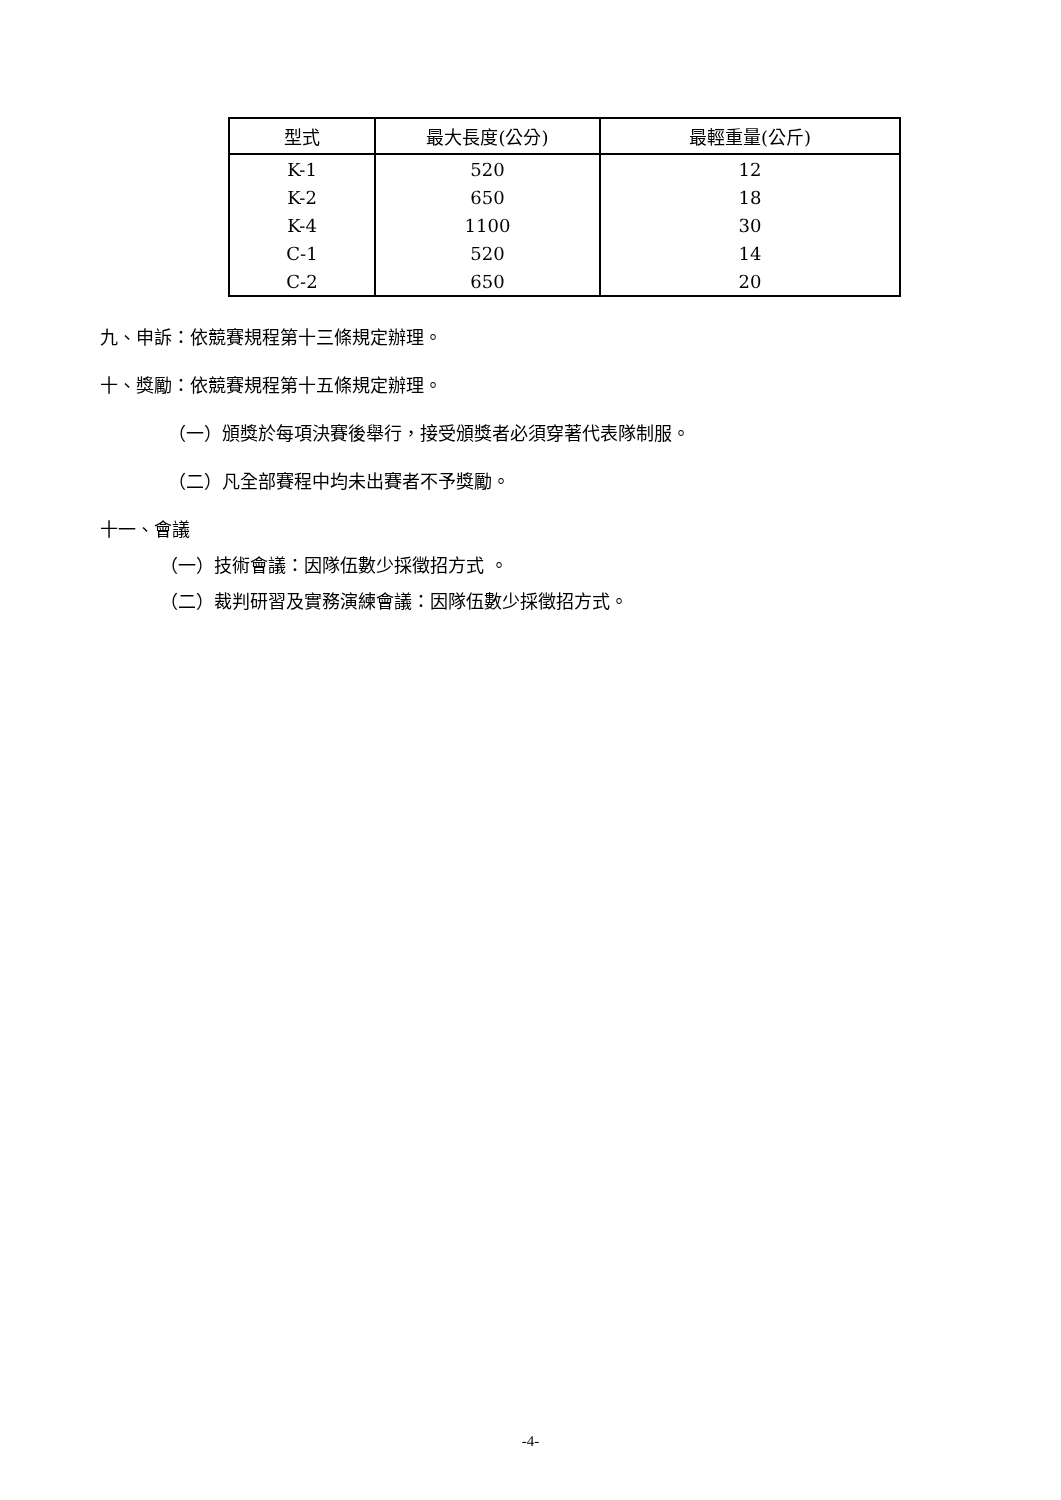| 型式 | 最大長度(公分) | 最輕重量(公斤) |
| --- | --- | --- |
| K-1 | 520 | 12 |
| K-2 | 650 | 18 |
| K-4 | 1100 | 30 |
| C-1 | 520 | 14 |
| C-2 | 650 | 20 |
九、申訴：依競賽規程第十三條規定辦理。
十、獎勵：依競賽規程第十五條規定辦理。
（一）頒獎於每項決賽後舉行，接受頒獎者必須穿著代表隊制服。
（二）凡全部賽程中均未出賽者不予獎勵。
十一、會議
（一）技術會議：因隊伍數少採徵招方式 。
（二）裁判研習及實務演練會議：因隊伍數少採徵招方式。
-4-